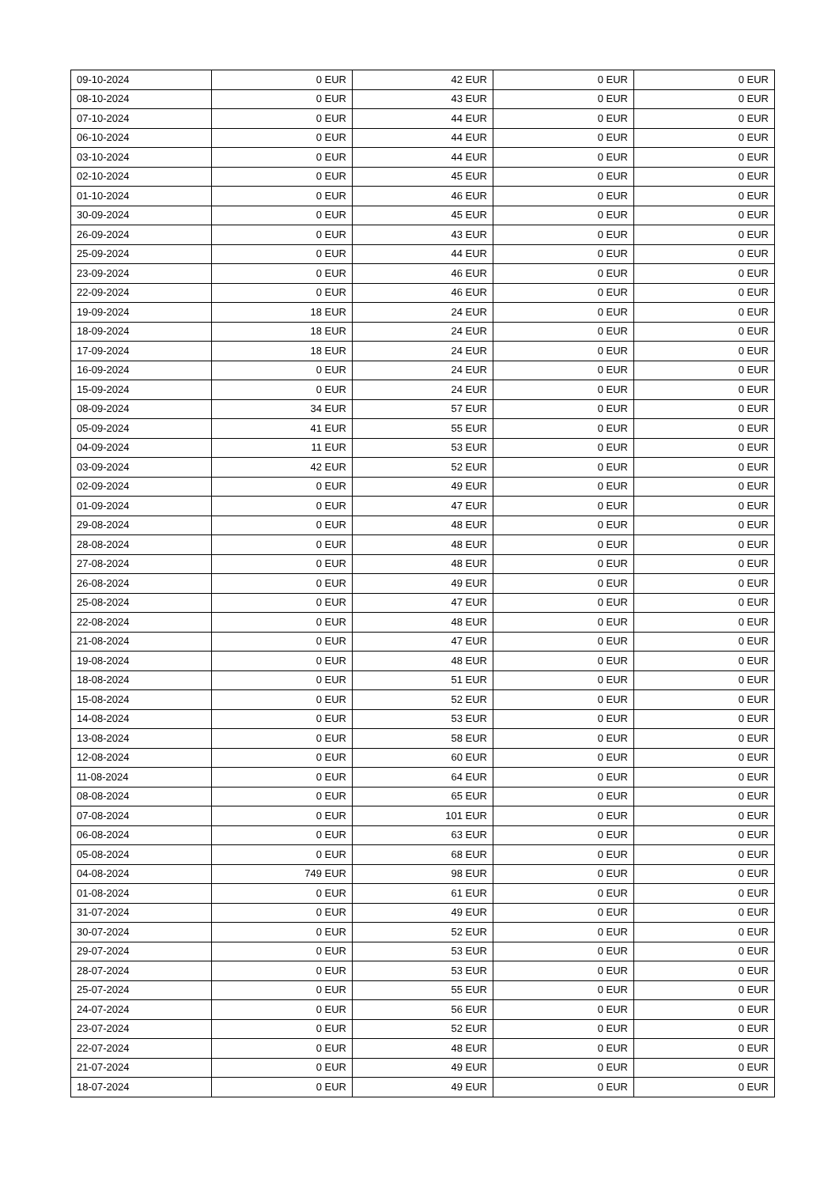| 09-10-2024 | 0 EUR | 42 EUR | 0 EUR | 0 EUR |
| 08-10-2024 | 0 EUR | 43 EUR | 0 EUR | 0 EUR |
| 07-10-2024 | 0 EUR | 44 EUR | 0 EUR | 0 EUR |
| 06-10-2024 | 0 EUR | 44 EUR | 0 EUR | 0 EUR |
| 03-10-2024 | 0 EUR | 44 EUR | 0 EUR | 0 EUR |
| 02-10-2024 | 0 EUR | 45 EUR | 0 EUR | 0 EUR |
| 01-10-2024 | 0 EUR | 46 EUR | 0 EUR | 0 EUR |
| 30-09-2024 | 0 EUR | 45 EUR | 0 EUR | 0 EUR |
| 26-09-2024 | 0 EUR | 43 EUR | 0 EUR | 0 EUR |
| 25-09-2024 | 0 EUR | 44 EUR | 0 EUR | 0 EUR |
| 23-09-2024 | 0 EUR | 46 EUR | 0 EUR | 0 EUR |
| 22-09-2024 | 0 EUR | 46 EUR | 0 EUR | 0 EUR |
| 19-09-2024 | 18 EUR | 24 EUR | 0 EUR | 0 EUR |
| 18-09-2024 | 18 EUR | 24 EUR | 0 EUR | 0 EUR |
| 17-09-2024 | 18 EUR | 24 EUR | 0 EUR | 0 EUR |
| 16-09-2024 | 0 EUR | 24 EUR | 0 EUR | 0 EUR |
| 15-09-2024 | 0 EUR | 24 EUR | 0 EUR | 0 EUR |
| 08-09-2024 | 34 EUR | 57 EUR | 0 EUR | 0 EUR |
| 05-09-2024 | 41 EUR | 55 EUR | 0 EUR | 0 EUR |
| 04-09-2024 | 11 EUR | 53 EUR | 0 EUR | 0 EUR |
| 03-09-2024 | 42 EUR | 52 EUR | 0 EUR | 0 EUR |
| 02-09-2024 | 0 EUR | 49 EUR | 0 EUR | 0 EUR |
| 01-09-2024 | 0 EUR | 47 EUR | 0 EUR | 0 EUR |
| 29-08-2024 | 0 EUR | 48 EUR | 0 EUR | 0 EUR |
| 28-08-2024 | 0 EUR | 48 EUR | 0 EUR | 0 EUR |
| 27-08-2024 | 0 EUR | 48 EUR | 0 EUR | 0 EUR |
| 26-08-2024 | 0 EUR | 49 EUR | 0 EUR | 0 EUR |
| 25-08-2024 | 0 EUR | 47 EUR | 0 EUR | 0 EUR |
| 22-08-2024 | 0 EUR | 48 EUR | 0 EUR | 0 EUR |
| 21-08-2024 | 0 EUR | 47 EUR | 0 EUR | 0 EUR |
| 19-08-2024 | 0 EUR | 48 EUR | 0 EUR | 0 EUR |
| 18-08-2024 | 0 EUR | 51 EUR | 0 EUR | 0 EUR |
| 15-08-2024 | 0 EUR | 52 EUR | 0 EUR | 0 EUR |
| 14-08-2024 | 0 EUR | 53 EUR | 0 EUR | 0 EUR |
| 13-08-2024 | 0 EUR | 58 EUR | 0 EUR | 0 EUR |
| 12-08-2024 | 0 EUR | 60 EUR | 0 EUR | 0 EUR |
| 11-08-2024 | 0 EUR | 64 EUR | 0 EUR | 0 EUR |
| 08-08-2024 | 0 EUR | 65 EUR | 0 EUR | 0 EUR |
| 07-08-2024 | 0 EUR | 101 EUR | 0 EUR | 0 EUR |
| 06-08-2024 | 0 EUR | 63 EUR | 0 EUR | 0 EUR |
| 05-08-2024 | 0 EUR | 68 EUR | 0 EUR | 0 EUR |
| 04-08-2024 | 749 EUR | 98 EUR | 0 EUR | 0 EUR |
| 01-08-2024 | 0 EUR | 61 EUR | 0 EUR | 0 EUR |
| 31-07-2024 | 0 EUR | 49 EUR | 0 EUR | 0 EUR |
| 30-07-2024 | 0 EUR | 52 EUR | 0 EUR | 0 EUR |
| 29-07-2024 | 0 EUR | 53 EUR | 0 EUR | 0 EUR |
| 28-07-2024 | 0 EUR | 53 EUR | 0 EUR | 0 EUR |
| 25-07-2024 | 0 EUR | 55 EUR | 0 EUR | 0 EUR |
| 24-07-2024 | 0 EUR | 56 EUR | 0 EUR | 0 EUR |
| 23-07-2024 | 0 EUR | 52 EUR | 0 EUR | 0 EUR |
| 22-07-2024 | 0 EUR | 48 EUR | 0 EUR | 0 EUR |
| 21-07-2024 | 0 EUR | 49 EUR | 0 EUR | 0 EUR |
| 18-07-2024 | 0 EUR | 49 EUR | 0 EUR | 0 EUR |